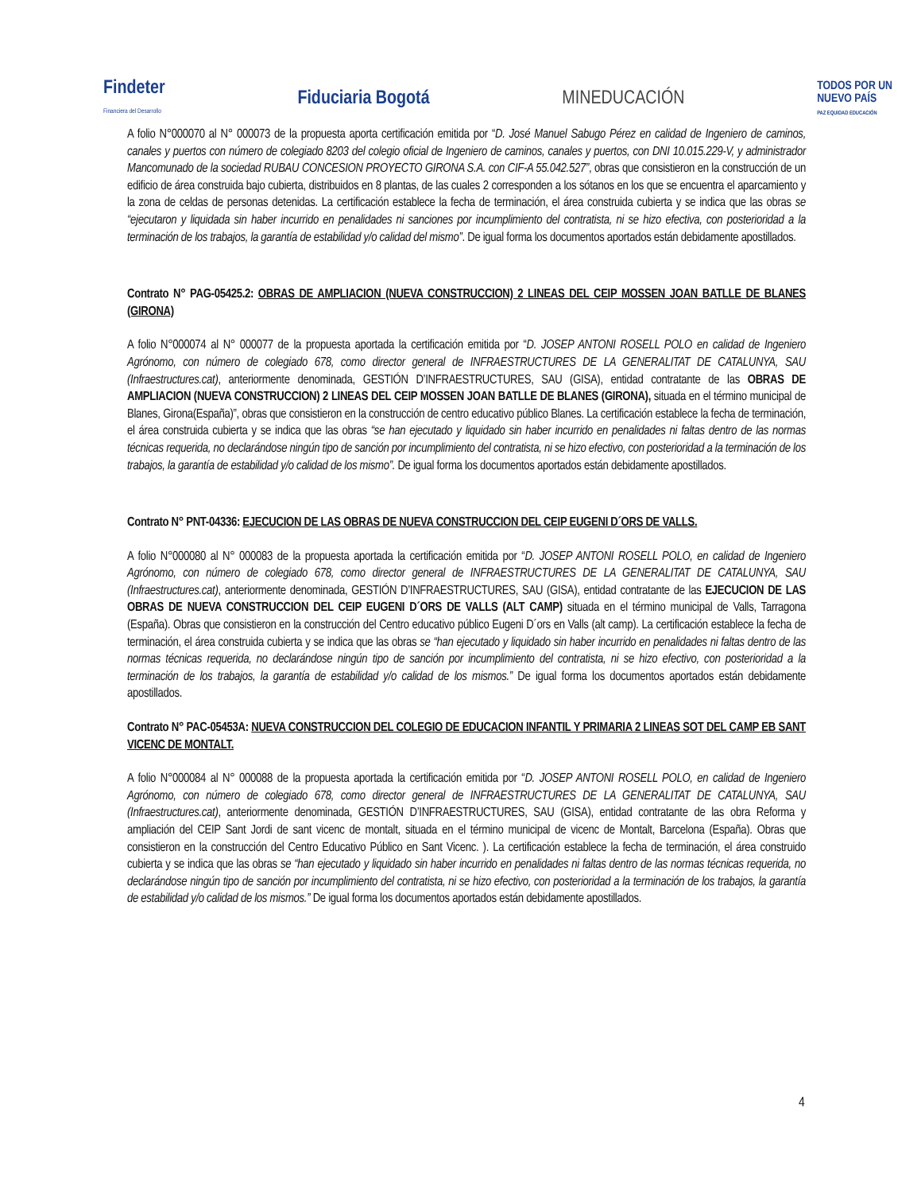Findeter
Financiera del Desarrollo
Fiduciaria Bogotá MINEDUCACIÓN
TODOS POR UN
NUEVO PAÍS
PAZ EQUIDAD EDUCACIÓN
A folio N°000070 al N° 000073 de la propuesta aporta certificación emitida por “D. José Manuel Sabugo Pérez en calidad de Ingeniero de caminos, canales y puertos con número de colegiado 8203 del colegio oficial de Ingeniero de caminos, canales y puertos, con DNI 10.015.229-V, y administrador Mancomunado de la sociedad RUBAU CONCESION PROYECTO GIRONA S.A. con CIF-A 55.042.527”, obras que consistieron en la construcción de un edificio de área construida bajo cubierta, distribuidos en 8 plantas, de las cuales 2 corresponden a los sótanos en los que se encuentra el aparcamiento y la zona de celdas de personas detenidas. La certificación establece la fecha de terminación, el área construida cubierta y se indica que las obras se “ejecutaron y liquidada sin haber incurrido en penalidades ni sanciones por incumplimiento del contratista, ni se hizo efectiva, con posterioridad a la terminación de los trabajos, la garantía de estabilidad y/o calidad del mismo”. De igual forma los documentos aportados están debidamente apostillados.
Contrato N° PAG-05425.2: OBRAS DE AMPLIACION (NUEVA CONSTRUCCION) 2 LINEAS DEL CEIP MOSSEN JOAN BATLLE DE BLANES (GIRONA)
A folio N°000074 al N° 000077 de la propuesta aportada la certificación emitida por “D. JOSEP ANTONI ROSELL POLO en calidad de Ingeniero Agrónomo, con número de colegiado 678, como director general de INFRAESTRUCTURES DE LA GENERALITAT DE CATALUNYA, SAU (Infraestructures.cat), anteriormente denominada, GESTIÓN D’INFRAESTRUCTURES, SAU (GISA), entidad contratante de las OBRAS DE AMPLIACION (NUEVA CONSTRUCCION) 2 LINEAS DEL CEIP MOSSEN JOAN BATLLE DE BLANES (GIRONA), situada en el término municipal de Blanes, Girona(España)”, obras que consistieron en la construcción de centro educativo público Blanes. La certificación establece la fecha de terminación, el área construida cubierta y se indica que las obras “se han ejecutado y liquidado sin haber incurrido en penalidades ni faltas dentro de las normas técnicas requerida, no declarándose ningún tipo de sanción por incumplimiento del contratista, ni se hizo efectivo, con posterioridad a la terminación de los trabajos, la garantía de estabilidad y/o calidad de los mismo”. De igual forma los documentos aportados están debidamente apostillados.
Contrato N° PNT-04336: EJECUCION DE LAS OBRAS DE NUEVA CONSTRUCCION DEL CEIP EUGENI D´ORS DE VALLS.
A folio N°000080 al N° 000083 de la propuesta aportada la certificación emitida por “D. JOSEP ANTONI ROSELL POLO, en calidad de Ingeniero Agrónomo, con número de colegiado 678, como director general de INFRAESTRUCTURES DE LA GENERALITAT DE CATALUNYA, SAU (Infraestructures.cat), anteriormente denominada, GESTIÓN D’INFRAESTRUCTURES, SAU (GISA), entidad contratante de las EJECUCION DE LAS OBRAS DE NUEVA CONSTRUCCION DEL CEIP EUGENI D´ORS DE VALLS (ALT CAMP) situada en el término municipal de Valls, Tarragona (España). Obras que consistieron en la construcción del Centro educativo público Eugeni D´ors en Valls (alt camp). La certificación establece la fecha de terminación, el área construida cubierta y se indica que las obras se “han ejecutado y liquidado sin haber incurrido en penalidades ni faltas dentro de las normas técnicas requerida, no declarándose ningún tipo de sanción por incumplimiento del contratista, ni se hizo efectivo, con posterioridad a la terminación de los trabajos, la garantía de estabilidad y/o calidad de los mismos.” De igual forma los documentos aportados están debidamente apostillados.
Contrato N° PAC-05453A: NUEVA CONSTRUCCION DEL COLEGIO DE EDUCACION INFANTIL Y PRIMARIA 2 LINEAS SOT DEL CAMP EB SANT VICENC DE MONTALT.
A folio N°000084 al N° 000088 de la propuesta aportada la certificación emitida por “D. JOSEP ANTONI ROSELL POLO, en calidad de Ingeniero Agrónomo, con número de colegiado 678, como director general de INFRAESTRUCTURES DE LA GENERALITAT DE CATALUNYA, SAU (Infraestructures.cat), anteriormente denominada, GESTIÓN D’INFRAESTRUCTURES, SAU (GISA), entidad contratante de las obra Reforma y ampliación del CEIP Sant Jordi de sant vicenc de montalt, situada en el término municipal de vicenc de Montalt, Barcelona (España). Obras que consistieron en la construcción del Centro Educativo Público en Sant Vicenc. ). La certificación establece la fecha de terminación, el área construido cubierta y se indica que las obras se “han ejecutado y liquidado sin haber incurrido en penalidades ni faltas dentro de las normas técnicas requerida, no declarándose ningún tipo de sanción por incumplimiento del contratista, ni se hizo efectivo, con posterioridad a la terminación de los trabajos, la garantía de estabilidad y/o calidad de los mismos.” De igual forma los documentos aportados están debidamente apostillados.
4